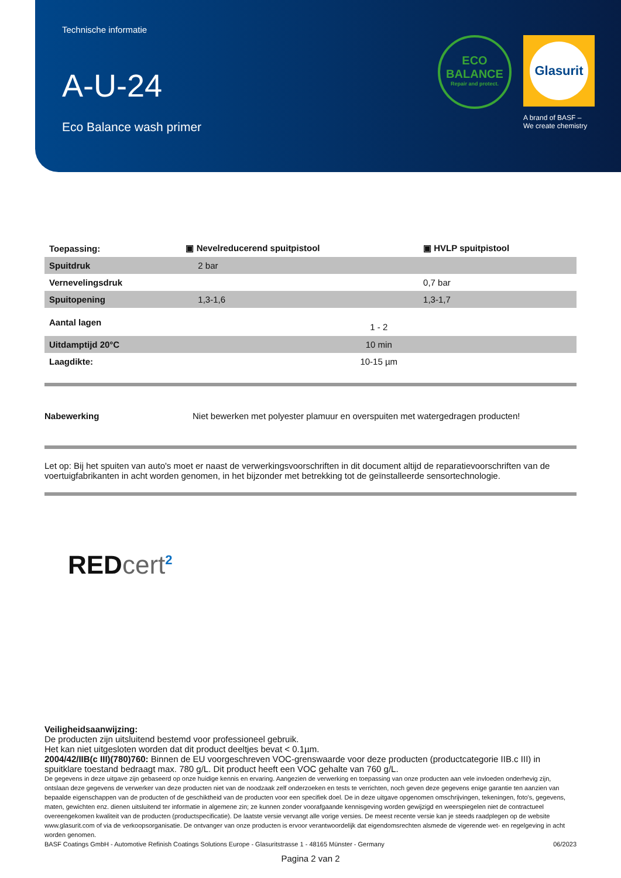Technische informatie
A-U-24
Eco Balance wash primer
ECO
BALANCE
Repair and protect.
Glasurit
A brand of BASF –
We create chemistry
| Toepassing: | ▣ Nevelreducerend spuitpistool | ▣ HVLP spuitpistool |
| Spuitdruk | 2 bar | |
| Vernevelingsdruk | | 0,7 bar |
| Spuitopening | 1,3-1,6 | 1,3-1,7 |
| Aantal lagen | 1 - 2 | |
| Uitdamptijd 20°C | 10 min | |
| Laagdikte: | 10-15 µm | |
Nabewerking Niet bewerken met polyester plamuur en overspuiten met watergedragen producten!
Let op: Bij het spuiten van auto's moet er naast de verwerkingsvoorschriften in dit document altijd de reparatievoorschriften van de voertuigfabrikanten in acht worden genomen, in het bijzonder met betrekking tot de geïnstalleerde sensortechnologie.
REDcert<sup>2</sup>
Veiligheidsaanwijzing:
De producten zijn uitsluitend bestemd voor professioneel gebruik.
Het kan niet uitgesloten worden dat dit product deeltjes bevat < 0.1µm.
2004/42/IIB(c III)(780)760: Binnen de EU voorgeschreven VOC-grenswaarde voor deze producten (productcategorie IIB.c III) in spuitklare toestand bedraagt max. 780 g/L. Dit product heeft een VOC gehalte van 760 g/L.
De gegevens in deze uitgave zijn gebaseerd op onze huidige kennis en ervaring. Aangezien de verwerking en toepassing van onze producten aan vele invloeden onderhevig zijn, ontslaan deze gegevens de verwerker van deze producten niet van de noodzaak zelf onderzoeken en tests te verrichten, noch geven deze gegevens enige garantie ten aanzien van bepaalde eigenschappen van de producten of de geschiktheid van de producten voor een specifiek doel. De in deze uitgave opgenomen omschrijvingen, tekeningen, foto's, gegevens, maten, gewichten enz. dienen uitsluitend ter informatie in algemene zin; ze kunnen zonder voorafgaande kennisgeving worden gewijzigd en weerspiegelen niet de contractueel overeengekomen kwaliteit van de producten (productspecificatie). De laatste versie vervangt alle vorige versies. De meest recente versie kan je steeds raadplegen op de website www.glasurit.com of via de verkoopsorganisatie. De ontvanger van onze producten is ervoor verantwoordelijk dat eigendomsrechten alsmede de vigerende wet- en regelgeving in acht worden genomen.
BASF Coatings GmbH - Automotive Refinish Coatings Solutions Europe - Glasuritstrasse 1 - 48165 Münster - Germany 06/2023
Pagina 2 van 2